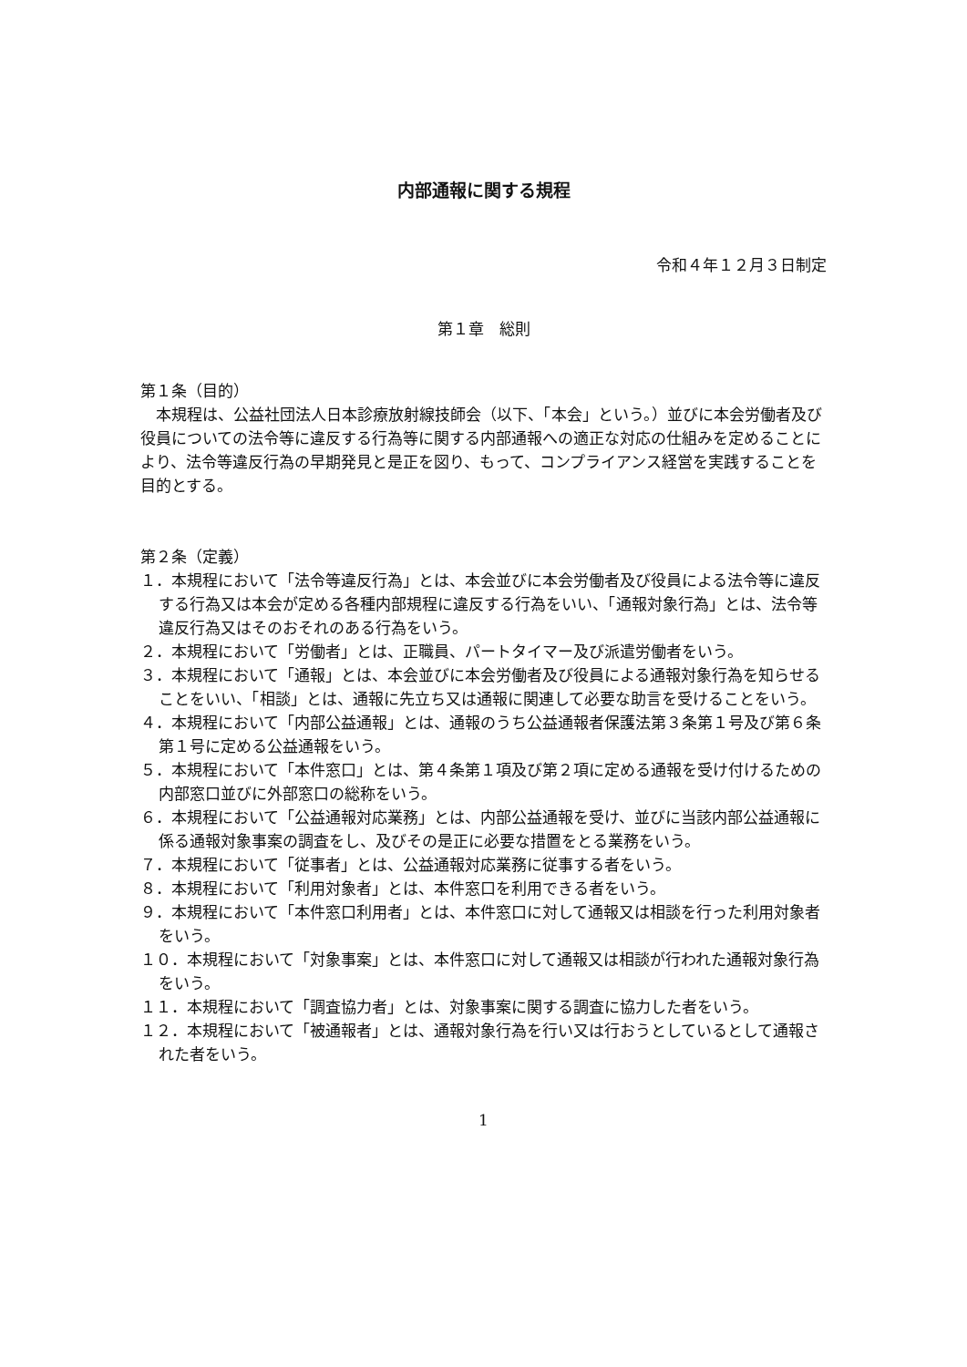内部通報に関する規程
令和４年１２月３日制定
第１章　総則
第１条（目的）
本規程は、公益社団法人日本診療放射線技師会（以下、「本会」という。）並びに本会労働者及び役員についての法令等に違反する行為等に関する内部通報への適正な対応の仕組みを定めることにより、法令等違反行為の早期発見と是正を図り、もって、コンプライアンス経営を実践することを目的とする。
第２条（定義）
１．本規程において「法令等違反行為」とは、本会並びに本会労働者及び役員による法令等に違反する行為又は本会が定める各種内部規程に違反する行為をいい、「通報対象行為」とは、法令等違反行為又はそのおそれのある行為をいう。
２．本規程において「労働者」とは、正職員、パートタイマー及び派遣労働者をいう。
３．本規程において「通報」とは、本会並びに本会労働者及び役員による通報対象行為を知らせることをいい、「相談」とは、通報に先立ち又は通報に関連して必要な助言を受けることをいう。
４．本規程において「内部公益通報」とは、通報のうち公益通報者保護法第３条第１号及び第６条第１号に定める公益通報をいう。
５．本規程において「本件窓口」とは、第４条第１項及び第２項に定める通報を受け付けるための内部窓口並びに外部窓口の総称をいう。
６．本規程において「公益通報対応業務」とは、内部公益通報を受け、並びに当該内部公益通報に係る通報対象事案の調査をし、及びその是正に必要な措置をとる業務をいう。
７．本規程において「従事者」とは、公益通報対応業務に従事する者をいう。
８．本規程において「利用対象者」とは、本件窓口を利用できる者をいう。
９．本規程において「本件窓口利用者」とは、本件窓口に対して通報又は相談を行った利用対象者をいう。
１０．本規程において「対象事案」とは、本件窓口に対して通報又は相談が行われた通報対象行為をいう。
１１．本規程において「調査協力者」とは、対象事案に関する調査に協力した者をいう。
１２．本規程において「被通報者」とは、通報対象行為を行い又は行おうとしているとして通報された者をいう。
1